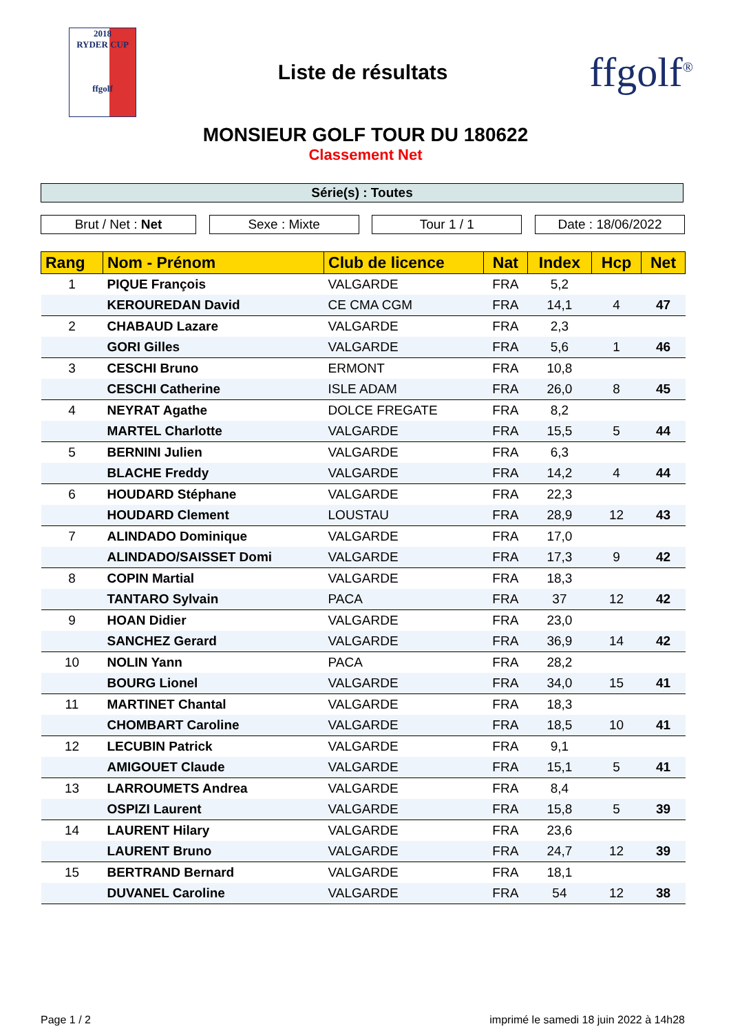2018
RYDER CUP
ffgolf
Liste de résultats
ffgolf<sup>®</sup>
MONSIEUR GOLF TOUR DU 180622
Classement Net
Série(s) : Toutes
Brut / Net : Net Sexe : Mixte Tour 1 / 1 Date : 18/06/2022
| Rang | Nom - Prénom | Club de licence | Nat | Index | Hcp | Net |
| --- | --- | --- | --- | --- | --- | --- |
| 1 | PIQUE François | VALGARDE | FRA | 5,2 | | |
| | KEROUREDAN David | CE CMA CGM | FRA | 14,1 | 4 | 47 |
| 2 | CHABAUD Lazare | VALGARDE | FRA | 2,3 | | |
| | GORI Gilles | VALGARDE | FRA | 5,6 | 1 | 46 |
| 3 | CESCHI Bruno | ERMONT | FRA | 10,8 | | |
| | CESCHI Catherine | ISLE ADAM | FRA | 26,0 | 8 | 45 |
| 4 | NEYRAT Agathe | DOLCE FREGATE | FRA | 8,2 | | |
| | MARTEL Charlotte | VALGARDE | FRA | 15,5 | 5 | 44 |
| 5 | BERNINI Julien | VALGARDE | FRA | 6,3 | | |
| | BLACHE Freddy | VALGARDE | FRA | 14,2 | 4 | 44 |
| 6 | HOUDARD Stéphane | VALGARDE | FRA | 22,3 | | |
| | HOUDARD Clement | LOUSTAU | FRA | 28,9 | 12 | 43 |
| 7 | ALINDADO Dominique | VALGARDE | FRA | 17,0 | | |
| | ALINDADO/SAISSET Domi | VALGARDE | FRA | 17,3 | 9 | 42 |
| 8 | COPIN Martial | VALGARDE | FRA | 18,3 | | |
| | TANTARO Sylvain | PACA | FRA | 37 | 12 | 42 |
| 9 | HOAN Didier | VALGARDE | FRA | 23,0 | | |
| | SANCHEZ Gerard | VALGARDE | FRA | 36,9 | 14 | 42 |
| 10 | NOLIN Yann | PACA | FRA | 28,2 | | |
| | BOURG Lionel | VALGARDE | FRA | 34,0 | 15 | 41 |
| 11 | MARTINET Chantal | VALGARDE | FRA | 18,3 | | |
| | CHOMBART Caroline | VALGARDE | FRA | 18,5 | 10 | 41 |
| 12 | LECUBIN Patrick | VALGARDE | FRA | 9,1 | | |
| | AMIGOUET Claude | VALGARDE | FRA | 15,1 | 5 | 41 |
| 13 | LARROUMETS Andrea | VALGARDE | FRA | 8,4 | | |
| | OSPIZI Laurent | VALGARDE | FRA | 15,8 | 5 | 39 |
| 14 | LAURENT Hilary | VALGARDE | FRA | 23,6 | | |
| | LAURENT Bruno | VALGARDE | FRA | 24,7 | 12 | 39 |
| 15 | BERTRAND Bernard | VALGARDE | FRA | 18,1 | | |
| | DUVANEL Caroline | VALGARDE | FRA | 54 | 12 | 38 |
Page 1 / 2 imprimé le samedi 18 juin 2022 à 14h28